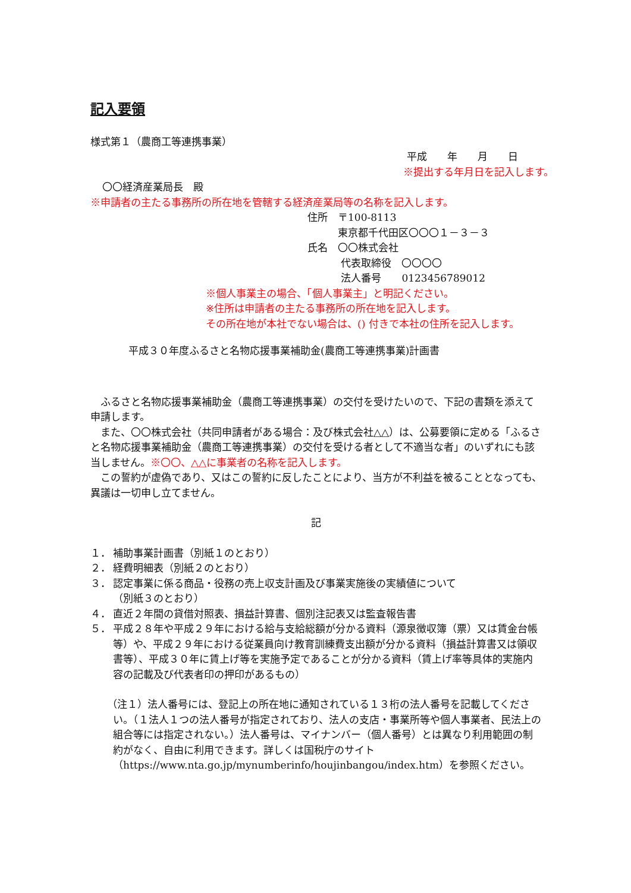記入要領
様式第１（農商工等連携事業）
平成　　年　　月　　日
※提出する年月日を記入します。
〇〇経済産業局長　殿
※申請者の主たる事務所の所在地を管轄する経済産業局等の名称を記入します。
住所　〒100-8113
　　　東京都千代田区〇〇〇１－３－３
氏名　〇〇株式会社
　　　 代表取締役　〇〇〇〇
　　　 法人番号　　0123456789012
※個人事業主の場合、「個人事業主」と明記ください。
※住所は申請者の主たる事務所の所在地を記入します。
その所在地が本社でない場合は、() 付きで本社の住所を記入します。
平成３０年度ふるさと名物応援事業補助金(農商工等連携事業)計画書
　ふるさと名物応援事業補助金（農商工等連携事業）の交付を受けたいので、下記の書類を添えて申請します。
　また、〇〇株式会社（共同申請者がある場合：及び株式会社△△）は、公募要領に定める「ふるさと名物応援事業補助金（農商工等連携事業）の交付を受ける者として不適当な者」のいずれにも該当しません。※〇〇、△△に事業者の名称を記入します。
　この誓約が虚偽であり、又はこの誓約に反したことにより、当方が不利益を被ることとなっても、異議は一切申し立てません。
記
１． 補助事業計画書（別紙１のとおり）
２． 経費明細表（別紙２のとおり）
３． 認定事業に係る商品・役務の売上収支計画及び事業実施後の実績値について
（別紙３のとおり）
４． 直近２年間の貸借対照表、損益計算書、個別注記表又は監査報告書
５． 平成２８年や平成２９年における給与支給総額が分かる資料（源泉徴収簿（票）又は賃金台帳等）や、平成２９年における従業員向け教育訓練費支出額が分かる資料（損益計算書又は領収書等）、平成３０年に賃上げ等を実施予定であることが分かる資料（賃上げ率等具体的実施内容の記載及び代表者印の押印があるもの）
（注１）法人番号には、登記上の所在地に通知されている１３桁の法人番号を記載してください。（１法人１つの法人番号が指定されており、法人の支店・事業所等や個人事業者、民法上の組合等には指定されない。）法人番号は、マイナンバー（個人番号）とは異なり利用範囲の制約がなく、自由に利用できます。詳しくは国税庁のサイト（https://www.nta.go.jp/mynumberinfo/houjinbangou/index.htm）を参照ください。